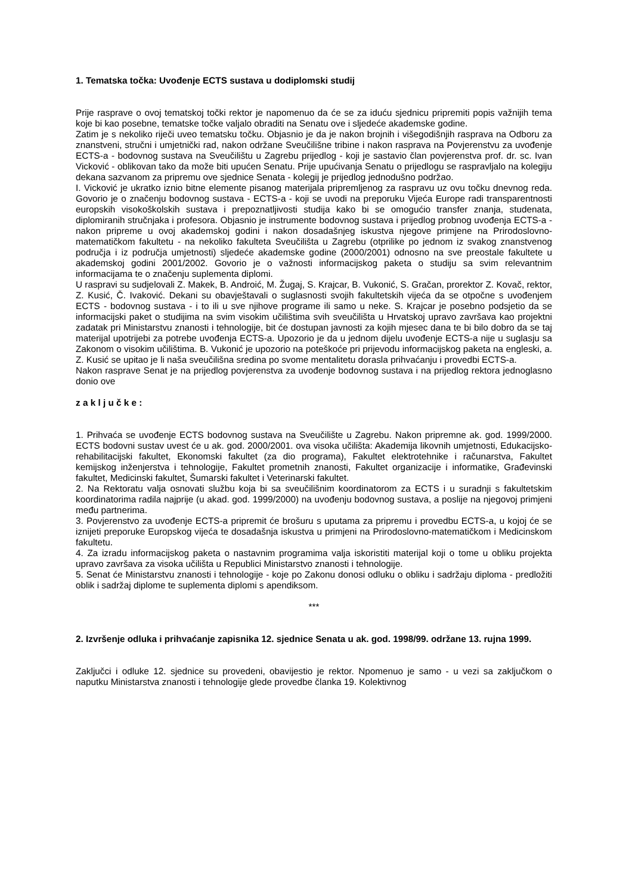1. Tematska točka: Uvođenje ECTS sustava u dodiplomski studij
Prije rasprave o ovoj tematskoj točki rektor je napomenuo da će se za iduću sjednicu pripremiti popis važnijih tema koje bi kao posebne, tematske točke valjalo obraditi na Senatu ove i sljedeće akademske godine.
Zatim je s nekoliko riječi uveo tematsku točku. Objasnio je da je nakon brojnih i višegodišnjih rasprava na Odboru za znanstveni, stručni i umjetnički rad, nakon održane Sveučilišne tribine i nakon rasprava na Povjerenstvu za uvođenje ECTS-a - bodovnog sustava na Sveučilištu u Zagrebu prijedlog - koji je sastavio član povjerenstva prof. dr. sc. Ivan Vicković - oblikovan tako da može biti upućen Senatu. Prije upućivanja Senatu o prijedlogu se raspravljalo na kolegiju dekana sazvanom za pripremu ove sjednice Senata - kolegij je prijedlog jednodušno podržao.
I. Vicković je ukratko iznio bitne elemente pisanog materijala pripremljenog za raspravu uz ovu točku dnevnog reda. Govorio je o značenju bodovnog sustava - ECTS-a - koji se uvodi na preporuku Vijeća Europe radi transparentnosti europskih visokoškolskih sustava i prepoznatljivosti studija kako bi se omogućio transfer znanja, studenata, diplomiranih stručnjaka i profesora. Objasnio je instrumente bodovnog sustava i prijedlog probnog uvođenja ECTS-a - nakon pripreme u ovoj akademskoj godini i nakon dosadašnjeg iskustva njegove primjene na Prirodoslovno-matematičkom fakultetu - na nekoliko fakulteta Sveučilišta u Zagrebu (otprilike po jednom iz svakog znanstvenog područja i iz područja umjetnosti) sljedeće akademske godine (2000/2001) odnosno na sve preostale fakultete u akademskoj godini 2001/2002. Govorio je o važnosti informacijskog paketa o studiju sa svim relevantnim informacijama te o značenju suplementa diplomi.
U raspravi su sudjelovali Z. Makek, B. Androić, M. Žugaj, S. Krajcar, B. Vukonić, S. Gračan, prorektor Z. Kovač, rektor, Z. Kusić, Č. Ivaković. Dekani su obavještavali o suglasnosti svojih fakultetskih vijeća da se otpočne s uvođenjem ECTS - bodovnog sustava - i to ili u sve njihove programe ili samo u neke. S. Krajcar je posebno podsjetio da se informacijski paket o studijima na svim visokim učilištima svih sveučilišta u Hrvatskoj upravo završava kao projektni zadatak pri Ministarstvu znanosti i tehnologije, bit će dostupan javnosti za kojih mjesec dana te bi bilo dobro da se taj materijal upotrijebi za potrebe uvođenja ECTS-a. Upozorio je da u jednom dijelu uvođenje ECTS-a nije u suglasju sa Zakonom o visokim učilištima. B. Vukonić je upozorio na poteškoće pri prijevodu informacijskog paketa na engleski, a. Z. Kusić se upitao je li naša sveučilišna sredina po svome mentalitetu dorasla prihvaćanju i provedbi ECTS-a.
Nakon rasprave Senat je na prijedlog povjerenstva za uvođenje bodovnog sustava i na prijedlog rektora jednoglasno donio ove
z a k l j u č k e :
1. Prihvaća se uvođenje ECTS bodovnog sustava na Sveučilište u Zagrebu. Nakon pripremne ak. god. 1999/2000. ECTS bodovni sustav uvest će u ak. god. 2000/2001. ova visoka učilišta: Akademija likovnih umjetnosti, Edukacijsko-rehabilitacijski fakultet, Ekonomski fakultet (za dio programa), Fakultet elektrotehnike i računarstva, Fakultet kemijskog inženjerstva i tehnologije, Fakultet prometnih znanosti, Fakultet organizacije i informatike, Građevinski fakultet, Medicinski fakultet, Šumarski fakultet i Veterinarski fakultet.
2. Na Rektoratu valja osnovati službu koja bi sa sveučilišnim koordinatorom za ECTS i u suradnji s fakultetskim koordinatorima radila najprije (u akad. god. 1999/2000) na uvođenju bodovnog sustava, a poslije na njegovoj primjeni među partnerima.
3. Povjerenstvo za uvođenje ECTS-a pripremit će brošuru s uputama za pripremu i provedbu ECTS-a, u kojoj će se iznijeti preporuke Europskog vijeća te dosadašnja iskustva u primjeni na Prirodoslovno-matematičkom i Medicinskom fakultetu.
4. Za izradu informacijskog paketa o nastavnim programima valja iskoristiti materijal koji o tome u obliku projekta upravo završava za visoka učilišta u Republici Ministarstvo znanosti i tehnologije.
5. Senat će Ministarstvu znanosti i tehnologije - koje po Zakonu donosi odluku o obliku i sadržaju diploma - predložiti oblik i sadržaj diplome te suplementa diplomi s apendiksom.
***
2. Izvršenje odluka i prihvaćanje zapisnika 12. sjednice Senata u ak. god. 1998/99. održane 13. rujna 1999.
Zaključci i odluke 12. sjednice su provedeni, obavijestio je rektor. Npomenuo je samo - u vezi sa zaključkom o naputku Ministarstva znanosti i tehnologije glede provedbe članka 19. Kolektivnog